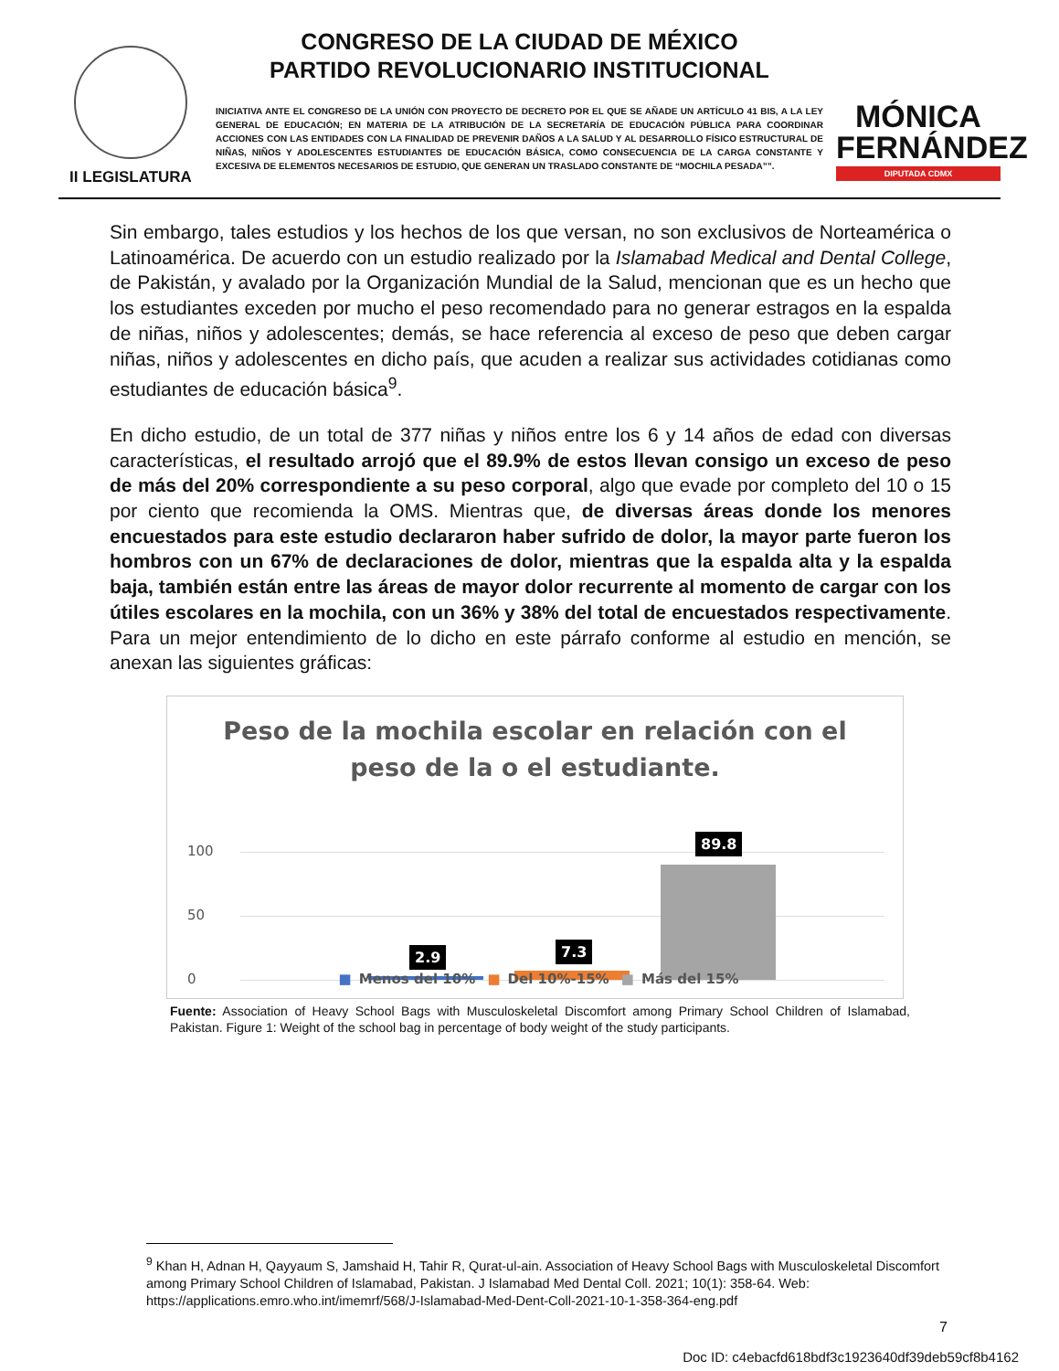II LEGISLATURA
CONGRESO DE LA CIUDAD DE MÉXICO
PARTIDO REVOLUCIONARIO INSTITUCIONAL
INICIATIVA ANTE EL CONGRESO DE LA UNIÓN CON PROYECTO DE DECRETO POR EL QUE SE AÑADE UN ARTÍCULO 41 BIS, A LA LEY GENERAL DE EDUCACIÓN; EN MATERIA DE LA ATRIBUCIÓN DE LA SECRETARÍA DE EDUCACIÓN PÚBLICA PARA COORDINAR ACCIONES CON LAS ENTIDADES CON LA FINALIDAD DE PREVENIR DAÑOS A LA SALUD Y AL DESARROLLO FÍSICO ESTRUCTURAL DE NIÑAS, NIÑOS Y ADOLESCENTES ESTUDIANTES DE EDUCACIÓN BÁSICA, COMO CONSECUENCIA DE LA CARGA CONSTANTE Y EXCESIVA DE ELEMENTOS NECESARIOS DE ESTUDIO, QUE GENERAN UN TRASLADO CONSTANTE DE “MOCHILA PESADA””.
MÓNICA
FERNÁNDEZ
DIPUTADA CDMX
Sin embargo, tales estudios y los hechos de los que versan, no son exclusivos de Norteamérica o Latinoamérica. De acuerdo con un estudio realizado por la Islamabad Medical and Dental College, de Pakistán, y avalado por la Organización Mundial de la Salud, mencionan que es un hecho que los estudiantes exceden por mucho el peso recomendado para no generar estragos en la espalda de niñas, niños y adolescentes; demás, se hace referencia al exceso de peso que deben cargar niñas, niños y adolescentes en dicho país, que acuden a realizar sus actividades cotidianas como estudiantes de educación básica<sup>9</sup>.
En dicho estudio, de un total de 377 niñas y niños entre los 6 y 14 años de edad con diversas características, el resultado arrojó que el 89.9% de estos llevan consigo un exceso de peso de más del 20% correspondiente a su peso corporal, algo que evade por completo del 10 o 15 por ciento que recomienda la OMS. Mientras que, de diversas áreas donde los menores encuestados para este estudio declararon haber sufrido de dolor, la mayor parte fueron los hombros con un 67% de declaraciones de dolor, mientras que la espalda alta y la espalda baja, también están entre las áreas de mayor dolor recurrente al momento de cargar con los útiles escolares en la mochila, con un 36% y 38% del total de encuestados respectivamente. Para un mejor entendimiento de lo dicho en este párrafo conforme al estudio en mención, se anexan las siguientes gráficas:
Peso de la mochila escolar en relación con el
peso de la o el estudiante.
100
50
0
2.9 7.3
89.8
■ Menos del 10% ■ Del 10%-15% ■ Más del 15%
Fuente: Association of Heavy School Bags with Musculoskeletal Discomfort among Primary School Children of Islamabad, Pakistan. Figure 1: Weight of the school bag in percentage of body weight of the study participants.
<sup>9</sup> Khan H, Adnan H, Qayyaum S, Jamshaid H, Tahir R, Qurat-ul-ain. Association of Heavy School Bags with Musculoskeletal Discomfort among Primary School Children of Islamabad, Pakistan. J Islamabad Med Dental Coll. 2021; 10(1): 358-64. Web: https://applications.emro.who.int/imemrf/568/J-Islamabad-Med-Dent-Coll-2021-10-1-358-364-eng.pdf
7
Doc ID: c4ebacfd618bdf3c1923640df39deb59cf8b4162